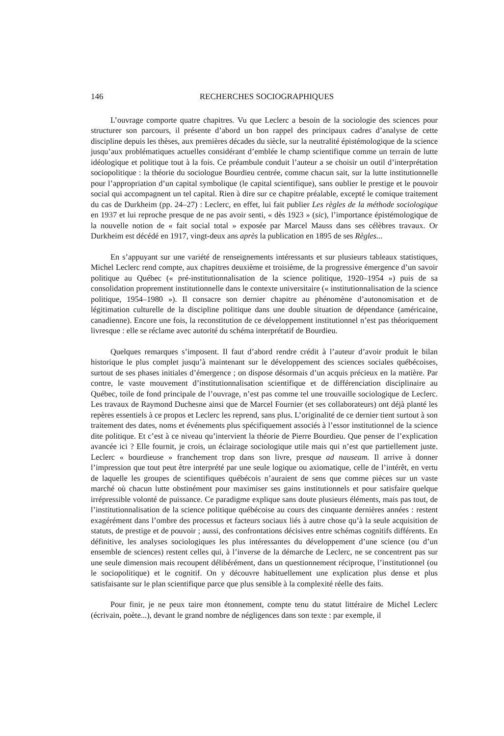146 RECHERCHES SOCIOGRAPHIQUES
L’ouvrage comporte quatre chapitres. Vu que Leclerc a besoin de la sociologie des sciences pour structurer son parcours, il présente d’abord un bon rappel des principaux cadres d’analyse de cette discipline depuis les thèses, aux premières décades du siècle, sur la neutralité épistémologique de la science jusqu’aux problématiques actuelles considérant d’emblée le champ scientifique comme un terrain de lutte idéologique et politique tout à la fois. Ce préambule conduit l’auteur a se choisir un outil d’interprétation sociopolitique : la théorie du sociologue Bourdieu centrée, comme chacun sait, sur la lutte institutionnelle pour l’appropriation d’un capital symbolique (le capital scientifique), sans oublier le prestige et le pouvoir social qui accompagnent un tel capital. Rien à dire sur ce chapitre préalable, excepté le comique traitement du cas de Durkheim (pp. 24–27) : Leclerc, en effet, lui fait publier Les règles de la méthode sociologique en 1937 et lui reproche presque de ne pas avoir senti, « dès 1923 » (sic), l’importance épistémologique de la nouvelle notion de « fait social total » exposée par Marcel Mauss dans ses célèbres travaux. Or Durkheim est décédé en 1917, vingt-deux ans après la publication en 1895 de ses Règles...
En s’appuyant sur une variété de renseignements intéressants et sur plusieurs tableaux statistiques, Michel Leclerc rend compte, aux chapitres deuxième et troisième, de la progressive émergence d’un savoir politique au Québec (« pré-institutionnalisation de la science politique, 1920–1954 ») puis de sa consolidation proprement institutionnelle dans le contexte universitaire (« institutionnalisation de la science politique, 1954–1980 »). Il consacre son dernier chapitre au phénomène d’autonomisation et de légitimation culturelle de la discipline politique dans une double situation de dépendance (américaine, canadienne). Encore une fois, la reconstitution de ce développement institutionnel n’est pas théoriquement livresque : elle se réclame avec autorité du schéma interprétatif de Bourdieu.
Quelques remarques s’imposent. Il faut d’abord rendre crédit à l’auteur d’avoir produit le bilan historique le plus complet jusqu’à maintenant sur le développement des sciences sociales québécoises, surtout de ses phases initiales d’émergence ; on dispose désormais d’un acquis précieux en la matière. Par contre, le vaste mouvement d’institutionnalisation scientifique et de différenciation disciplinaire au Québec, toile de fond principale de l’ouvrage, n’est pas comme tel une trouvaille sociologique de Leclerc. Les travaux de Raymond Duchesne ainsi que de Marcel Fournier (et ses collaborateurs) ont déjà planté les repères essentiels à ce propos et Leclerc les reprend, sans plus. L’originalité de ce dernier tient surtout à son traitement des dates, noms et événements plus spécifiquement associés à l’essor institutionnel de la science dite politique. Et c’est à ce niveau qu’intervient la théorie de Pierre Bourdieu. Que penser de l’explication avancée ici ? Elle fournit, je crois, un éclairage sociologique utile mais qui n’est que partiellement juste. Leclerc « bourdieuse » franchement trop dans son livre, presque ad nauseam. Il arrive à donner l’impression que tout peut être interprété par une seule logique ou axiomatique, celle de l’intérêt, en vertu de laquelle les groupes de scientifiques québécois n’auraient de sens que comme pièces sur un vaste marché où chacun lutte obstinément pour maximiser ses gains institutionnels et pour satisfaire quelque irrépressible volonté de puissance. Ce paradigme explique sans doute plusieurs éléments, mais pas tout, de l’institutionnalisation de la science politique québécoise au cours des cinquante dernières années : restent exagérément dans l’ombre des processus et facteurs sociaux liés à autre chose qu’à la seule acquisition de statuts, de prestige et de pouvoir ; aussi, des confrontations décisives entre schémas cognitifs différents. En définitive, les analyses sociologiques les plus intéressantes du développement d’une science (ou d’un ensemble de sciences) restent celles qui, à l’inverse de la démarche de Leclerc, ne se concentrent pas sur une seule dimension mais recoupent délibérément, dans un questionnement réciproque, l’institutionnel (ou le sociopolitique) et le cognitif. On y découvre habituellement une explication plus dense et plus satisfaisante sur le plan scientifique parce que plus sensible à la complexité réelle des faits.
Pour finir, je ne peux taire mon étonnement, compte tenu du statut littéraire de Michel Leclerc (écrivain, poète...), devant le grand nombre de négligences dans son texte : par exemple, il